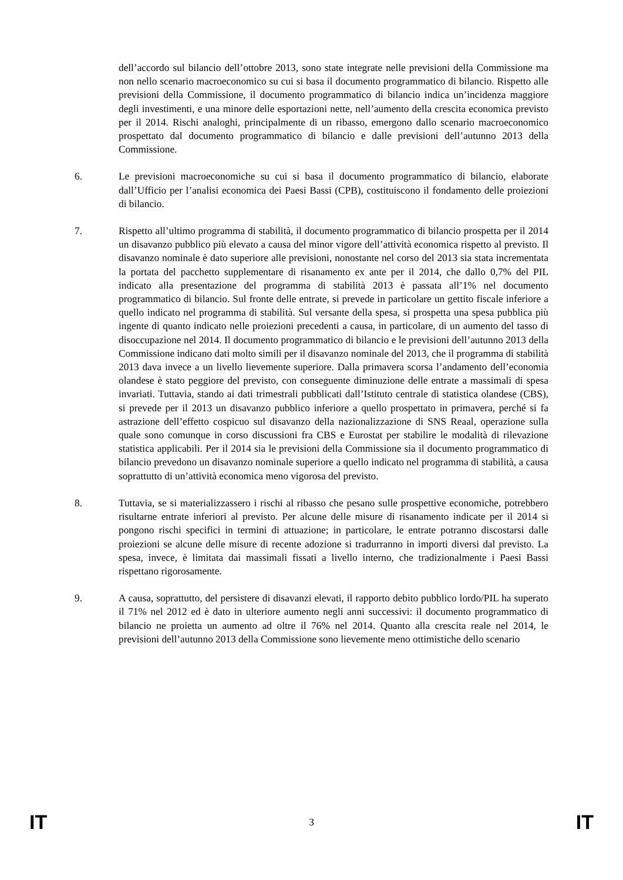dell’accordo sul bilancio dell’ottobre 2013, sono state integrate nelle previsioni della Commissione ma non nello scenario macroeconomico su cui si basa il documento programmatico di bilancio. Rispetto alle previsioni della Commissione, il documento programmatico di bilancio indica un’incidenza maggiore degli investimenti, e una minore delle esportazioni nette, nell’aumento della crescita economica previsto per il 2014. Rischi analoghi, principalmente di un ribasso, emergono dallo scenario macroeconomico prospettato dal documento programmatico di bilancio e dalle previsioni dell’autunno 2013 della Commissione.
6. Le previsioni macroeconomiche su cui si basa il documento programmatico di bilancio, elaborate dall’Ufficio per l’analisi economica dei Paesi Bassi (CPB), costituiscono il fondamento delle proiezioni di bilancio.
7. Rispetto all’ultimo programma di stabilità, il documento programmatico di bilancio prospetta per il 2014 un disavanzo pubblico più elevato a causa del minor vigore dell’attività economica rispetto al previsto. Il disavanzo nominale è dato superiore alle previsioni, nonostante nel corso del 2013 sia stata incrementata la portata del pacchetto supplementare di risanamento ex ante per il 2014, che dallo 0,7% del PIL indicato alla presentazione del programma di stabilità 2013 è passata all’1% nel documento programmatico di bilancio. Sul fronte delle entrate, si prevede in particolare un gettito fiscale inferiore a quello indicato nel programma di stabilità. Sul versante della spesa, si prospetta una spesa pubblica più ingente di quanto indicato nelle proiezioni precedenti a causa, in particolare, di un aumento del tasso di disoccupazione nel 2014. Il documento programmatico di bilancio e le previsioni dell’autunno 2013 della Commissione indicano dati molto simili per il disavanzo nominale del 2013, che il programma di stabilità 2013 dava invece a un livello lievemente superiore. Dalla primavera scorsa l’andamento dell’economia olandese è stato peggiore del previsto, con conseguente diminuzione delle entrate a massimali di spesa invariati. Tuttavia, stando ai dati trimestrali pubblicati dall’Istituto centrale di statistica olandese (CBS), si prevede per il 2013 un disavanzo pubblico inferiore a quello prospettato in primavera, perché si fa astrazione dell’effetto cospicuo sul disavanzo della nazionalizzazione di SNS Reaal, operazione sulla quale sono comunque in corso discussioni fra CBS e Eurostat per stabilire le modalità di rilevazione statistica applicabili. Per il 2014 sia le previsioni della Commissione sia il documento programmatico di bilancio prevedono un disavanzo nominale superiore a quello indicato nel programma di stabilità, a causa soprattutto di un’attività economica meno vigorosa del previsto.
8. Tuttavia, se si materializzassero i rischi al ribasso che pesano sulle prospettive economiche, potrebbero risultarne entrate inferiori al previsto. Per alcune delle misure di risanamento indicate per il 2014 si pongono rischi specifici in termini di attuazione; in particolare, le entrate potranno discostarsi dalle proiezioni se alcune delle misure di recente adozione si tradurranno in importi diversi dal previsto. La spesa, invece, è limitata dai massimali fissati a livello interno, che tradizionalmente i Paesi Bassi rispettano rigorosamente.
9. A causa, soprattutto, del persistere di disavanzi elevati, il rapporto debito pubblico lordo/PIL ha superato il 71% nel 2012 ed è dato in ulteriore aumento negli anni successivi: il documento programmatico di bilancio ne proietta un aumento ad oltre il 76% nel 2014. Quanto alla crescita reale nel 2014, le previsioni dell’autunno 2013 della Commissione sono lievemente meno ottimistiche dello scenario
IT 3 IT